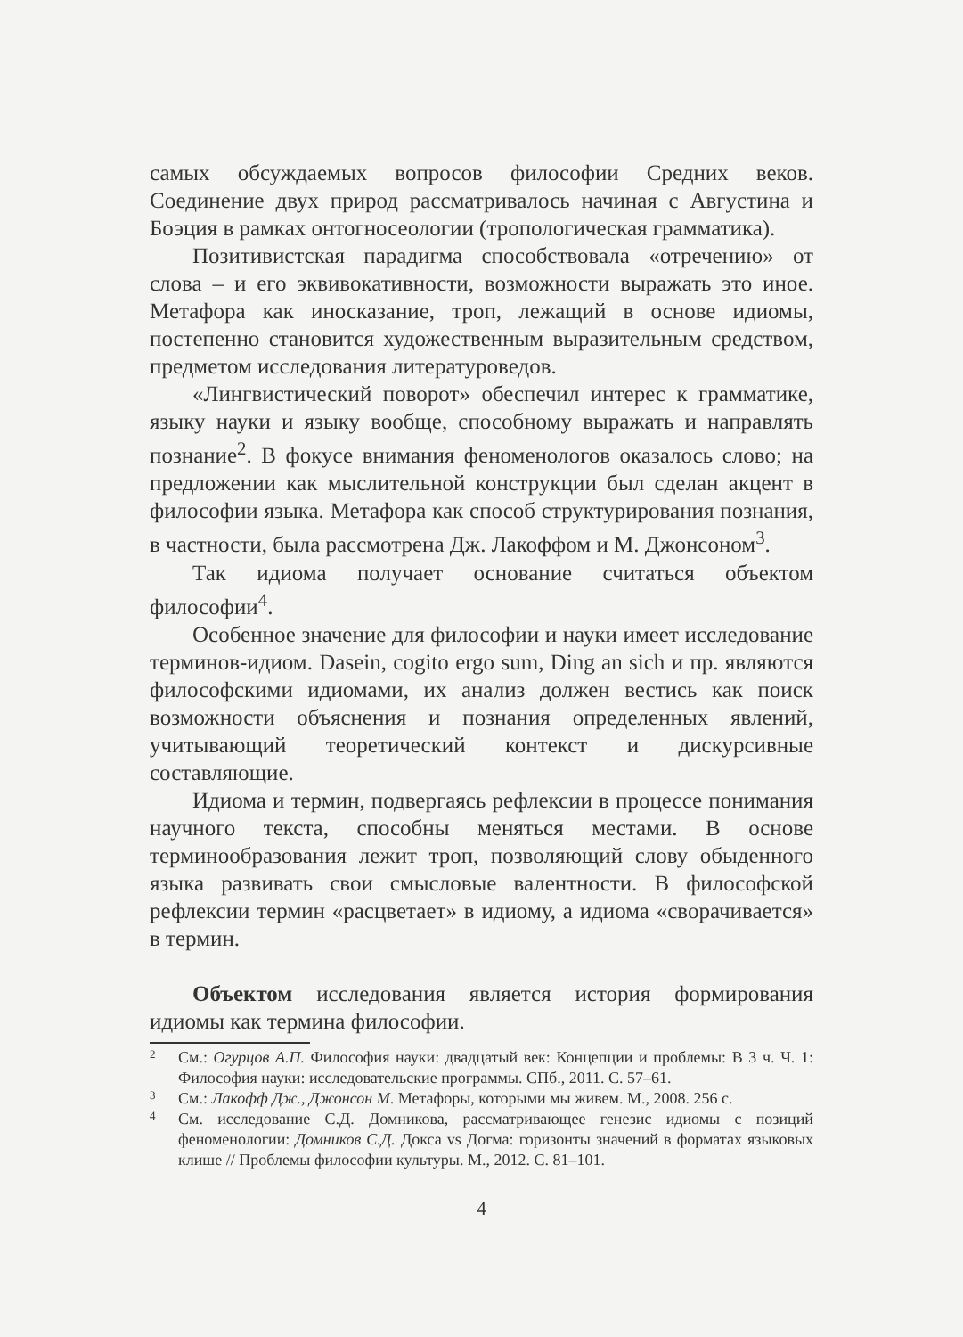самых обсуждаемых вопросов философии Средних веков. Соединение двух природ рассматривалось начиная с Августина и Боэция в рамках онтогносеологии (тропологическая грамматика).
Позитивистская парадигма способствовала «отречению» от слова – и его эквивокативности, возможности выражать это иное. Метафора как иносказание, троп, лежащий в основе идиомы, постепенно становится художественным выразительным средством, предметом исследования литературоведов.
«Лингвистический поворот» обеспечил интерес к грамматике, языку науки и языку вообще, способному выражать и направлять познание<sup>2</sup>. В фокусе внимания феноменологов оказалось слово; на предложении как мыслительной конструкции был сделан акцент в философии языка. Метафора как способ структурирования познания, в частности, была рассмотрена Дж. Лакоффом и М. Джонсоном<sup>3</sup>.
Так идиома получает основание считаться объектом философии<sup>4</sup>.
Особенное значение для философии и науки имеет исследование терминов-идиом. Dasein, cogito ergo sum, Ding an sich и пр. являются философскими идиомами, их анализ должен вестись как поиск возможности объяснения и познания определенных явлений, учитывающий теоретический контекст и дискурсивные составляющие.
Идиома и термин, подвергаясь рефлексии в процессе понимания научного текста, способны меняться местами. В основе терминообразования лежит троп, позволяющий слову обыденного языка развивать свои смысловые валентности. В философской рефлексии термин «расцветает» в идиому, а идиома «сворачивается» в термин.
Объектом исследования является история формирования идиомы как термина философии.
2 См.: Огурцов А.П. Философия науки: двадцатый век: Концепции и проблемы: В 3 ч. Ч. 1: Философия науки: исследовательские программы. СПб., 2011. С. 57–61.
3 См.: Лакофф Дж., Джонсон М. Метафоры, которыми мы живем. М., 2008. 256 с.
4 См. исследование С.Д. Домникова, рассматривающее генезис идиомы с позиций феноменологии: Домников С.Д. Докса vs Догма: горизонты значений в форматах языковых клише // Проблемы философии культуры. М., 2012. С. 81–101.
4